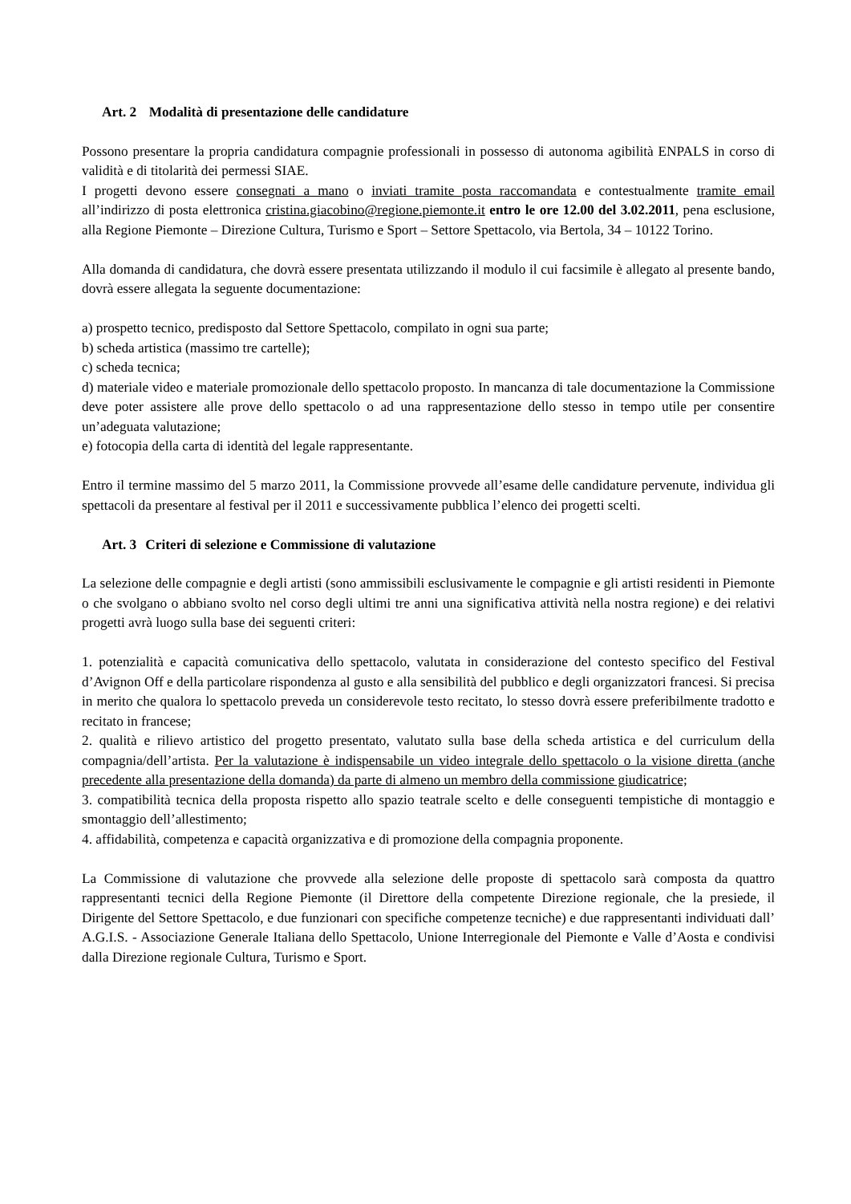Art. 2 Modalità di presentazione delle candidature
Possono presentare la propria candidatura compagnie professionali in possesso di autonoma agibilità ENPALS in corso di validità e di titolarità dei permessi SIAE.
I progetti devono essere consegnati a mano o inviati tramite posta raccomandata e contestualmente tramite email all’indirizzo di posta elettronica cristina.giacobino@regione.piemonte.it entro le ore 12.00 del 3.02.2011, pena esclusione, alla Regione Piemonte – Direzione Cultura, Turismo e Sport – Settore Spettacolo, via Bertola, 34 – 10122 Torino.
Alla domanda di candidatura, che dovrà essere presentata utilizzando il modulo il cui facsimile è allegato al presente bando, dovrà essere allegata la seguente documentazione:
a) prospetto tecnico, predisposto dal Settore Spettacolo, compilato in ogni sua parte;
b) scheda artistica (massimo tre cartelle);
c) scheda tecnica;
d) materiale video e materiale promozionale dello spettacolo proposto. In mancanza di tale documentazione la Commissione deve poter assistere alle prove dello spettacolo o ad una rappresentazione dello stesso in tempo utile per consentire un’adeguata valutazione;
e) fotocopia della carta di identità del legale rappresentante.
Entro il termine massimo del 5 marzo 2011, la Commissione provvede all’esame delle candidature pervenute, individua gli spettacoli da presentare al festival per il 2011 e successivamente pubblica l’elenco dei progetti scelti.
Art. 3 Criteri di selezione e Commissione di valutazione
La selezione delle compagnie e degli artisti (sono ammissibili esclusivamente le compagnie e gli artisti residenti in Piemonte o che svolgano o abbiano svolto nel corso degli ultimi tre anni una significativa attività nella nostra regione) e dei relativi progetti avrà luogo sulla base dei seguenti criteri:
1. potenzialità e capacità comunicativa dello spettacolo, valutata in considerazione del contesto specifico del Festival d’Avignon Off e della particolare rispondenza al gusto e alla sensibilità del pubblico e degli organizzatori francesi. Si precisa in merito che qualora lo spettacolo preveda un considerevole testo recitato, lo stesso dovrà essere preferibilmente tradotto e recitato in francese;
2. qualità e rilievo artistico del progetto presentato, valutato sulla base della scheda artistica e del curriculum della compagnia/dell’artista. Per la valutazione è indispensabile un video integrale dello spettacolo o la visione diretta (anche precedente alla presentazione della domanda) da parte di almeno un membro della commissione giudicatrice;
3. compatibilità tecnica della proposta rispetto allo spazio teatrale scelto e delle conseguenti tempistiche di montaggio e smontaggio dell’allestimento;
4. affidabilità, competenza e capacità organizzativa e di promozione della compagnia proponente.
La Commissione di valutazione che provvede alla selezione delle proposte di spettacolo sarà composta da quattro rappresentanti tecnici della Regione Piemonte (il Direttore della competente Direzione regionale, che la presiede, il Dirigente del Settore Spettacolo, e due funzionari con specifiche competenze tecniche) e due rappresentanti individuati dall’ A.G.I.S. - Associazione Generale Italiana dello Spettacolo, Unione Interregionale del Piemonte e Valle d’Aosta e condivisi dalla Direzione regionale Cultura, Turismo e Sport.